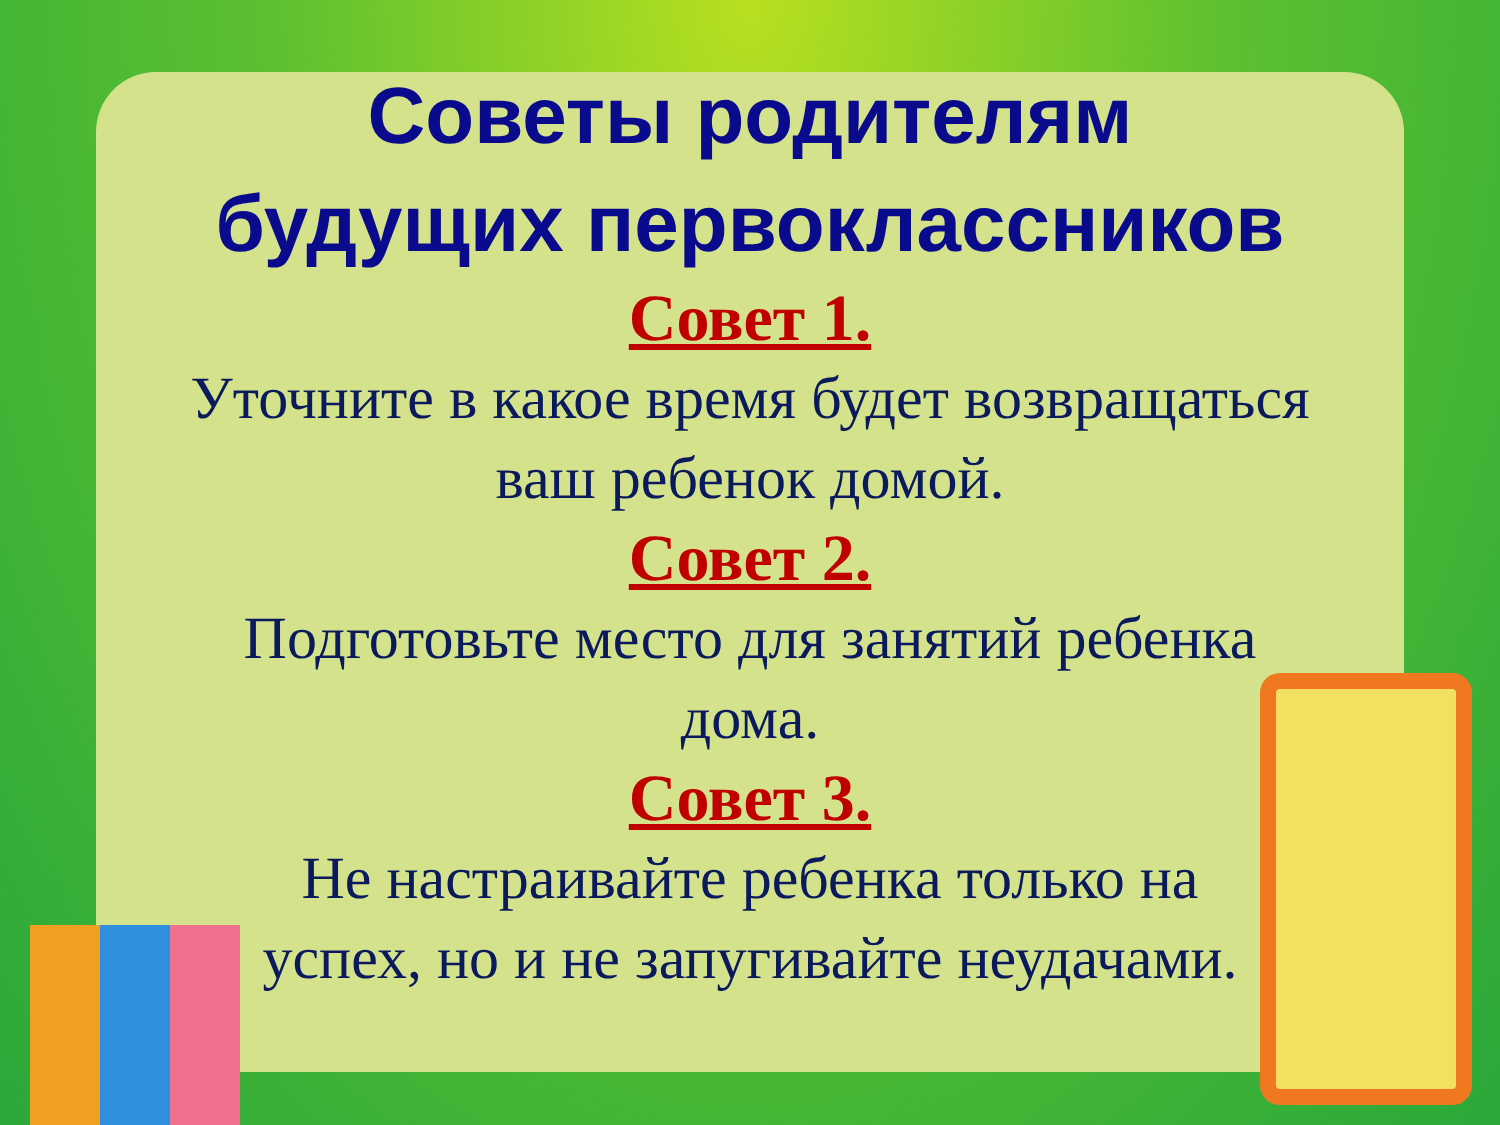Советы родителям
будущих первоклассников
Совет 1.
Уточните в какое время будет возвращаться
ваш ребенок домой.
Совет 2.
Подготовьте место для занятий ребенка
дома.
Совет 3.
Не настраивайте ребенка только на
успех, но и не запугивайте неудачами.